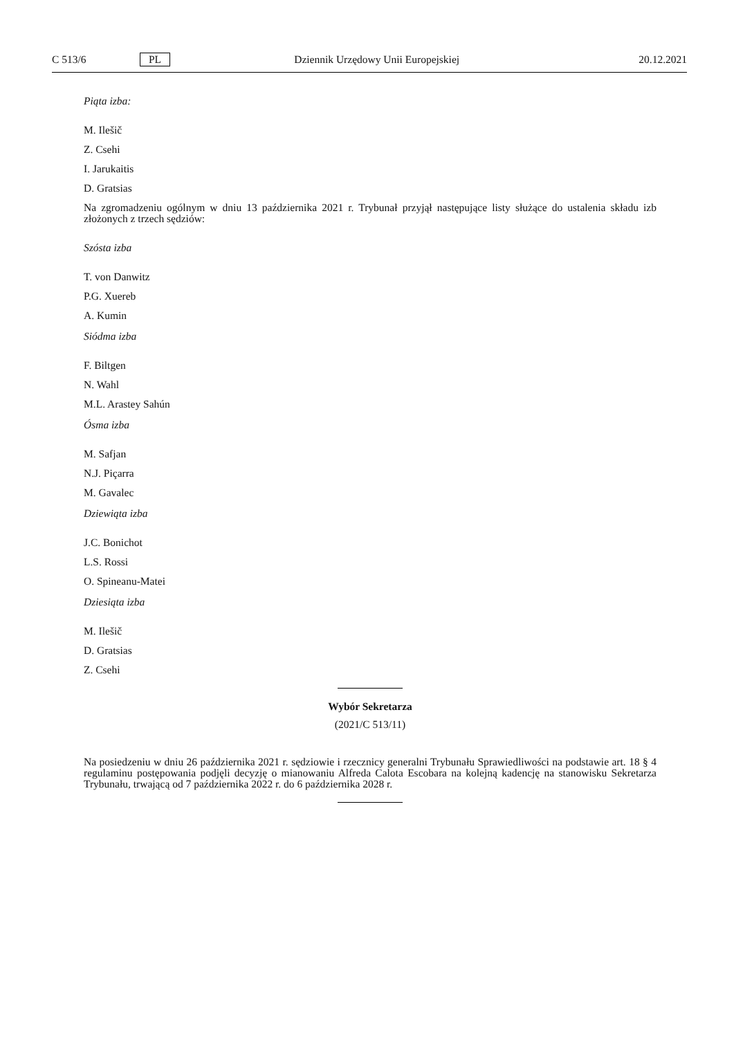C 513/6 PL Dziennik Urzędowy Unii Europejskiej 20.12.2021
Piąta izba:
M. Ilešič
Z. Csehi
I. Jarukaitis
D. Gratsias
Na zgromadzeniu ogólnym w dniu 13 października 2021 r. Trybunał przyjął następujące listy służące do ustalenia składu izb złożonych z trzech sędziów:
Szósta izba
T. von Danwitz
P.G. Xuereb
A. Kumin
Siódma izba
F. Biltgen
N. Wahl
M.L. Arastey Sahún
Ósma izba
M. Safjan
N.J. Piçarra
M. Gavalec
Dziewiąta izba
J.C. Bonichot
L.S. Rossi
O. Spineanu-Matei
Dziesiąta izba
M. Ilešič
D. Gratsias
Z. Csehi
Wybór Sekretarza
(2021/C 513/11)
Na posiedzeniu w dniu 26 października 2021 r. sędziowie i rzecznicy generalni Trybunału Sprawiedliwości na podstawie art. 18 § 4 regulaminu postępowania podjęli decyzję o mianowaniu Alfreda Calota Escobara na kolejną kadencję na stanowisku Sekretarza Trybunału, trwającą od 7 października 2022 r. do 6 października 2028 r.